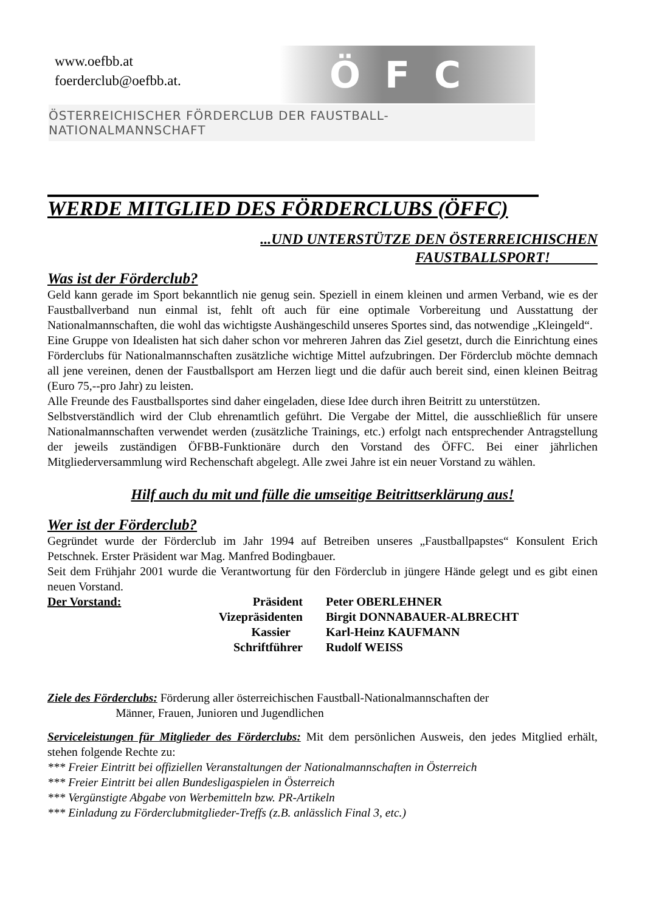www.oefbb.at
foerderclub@oefbb.at.
ÖFC
ÖSTERREICHISCHER FÖRDERCLUB DER FAUSTBALL-NATIONALMANNSCHAFT
WERDE MITGLIED DES FÖRDERCLUBS (ÖFFC)
...UND UNTERSTÜTZE DEN ÖSTERREICHISCHEN
FAUSTBALLSPORT!
Was ist der Förderclub?
Geld kann gerade im Sport bekanntlich nie genug sein. Speziell in einem kleinen und armen Verband, wie es der Faustballverband nun einmal ist, fehlt oft auch für eine optimale Vorbereitung und Ausstattung der Nationalmannschaften, die wohl das wichtigste Aushängeschild unseres Sportes sind, das notwendige „Kleingeld“.
Eine Gruppe von Idealisten hat sich daher schon vor mehreren Jahren das Ziel gesetzt, durch die Einrichtung eines Förderclubs für Nationalmannschaften zusätzliche wichtige Mittel aufzubringen. Der Förderclub möchte demnach all jene vereinen, denen der Faustballsport am Herzen liegt und die dafür auch bereit sind, einen kleinen Beitrag (Euro 75,--pro Jahr) zu leisten.
Alle Freunde des Faustballsportes sind daher eingeladen, diese Idee durch ihren Beitritt zu unterstützen.
Selbstverständlich wird der Club ehrenamtlich geführt. Die Vergabe der Mittel, die ausschließlich für unsere Nationalmannschaften verwendet werden (zusätzliche Trainings, etc.) erfolgt nach entsprechender Antragstellung der jeweils zuständigen ÖFBB-Funktionäre durch den Vorstand des ÖFFC. Bei einer jährlichen Mitgliederversammlung wird Rechenschaft abgelegt. Alle zwei Jahre ist ein neuer Vorstand zu wählen.
Hilf auch du mit und fülle die umseitige Beitrittserklärung aus!
Wer ist der Förderclub?
Gegründet wurde der Förderclub im Jahr 1994 auf Betreiben unseres „Faustballpapstes“ Konsulent Erich Petschnek. Erster Präsident war Mag. Manfred Bodingbauer.
Seit dem Frühjahr 2001 wurde die Verantwortung für den Förderclub in jüngere Hände gelegt und es gibt einen neuen Vorstand.
| Der Vorstand: | Präsident | Peter OBERLEHNER |
| | Vizepräsidenten | Birgit DONNABAUER-ALBRECHT |
| | Kassier | Karl-Heinz KAUFMANN |
| | Schriftführer | Rudolf WEISS |
Ziele des Förderclubs: Förderung aller österreichischen Faustball-Nationalmannschaften der
Männer, Frauen, Junioren und Jugendlichen
Serviceleistungen für Mitglieder des Förderclubs: Mit dem persönlichen Ausweis, den jedes Mitglied erhält, stehen folgende Rechte zu:
*** Freier Eintritt bei offiziellen Veranstaltungen der Nationalmannschaften in Österreich
*** Freier Eintritt bei allen Bundesligaspielen in Österreich
*** Vergünstigte Abgabe von Werbemitteln bzw. PR-Artikeln
*** Einladung zu Förderclubmitglieder-Treffs (z.B. anlässlich Final 3, etc.)